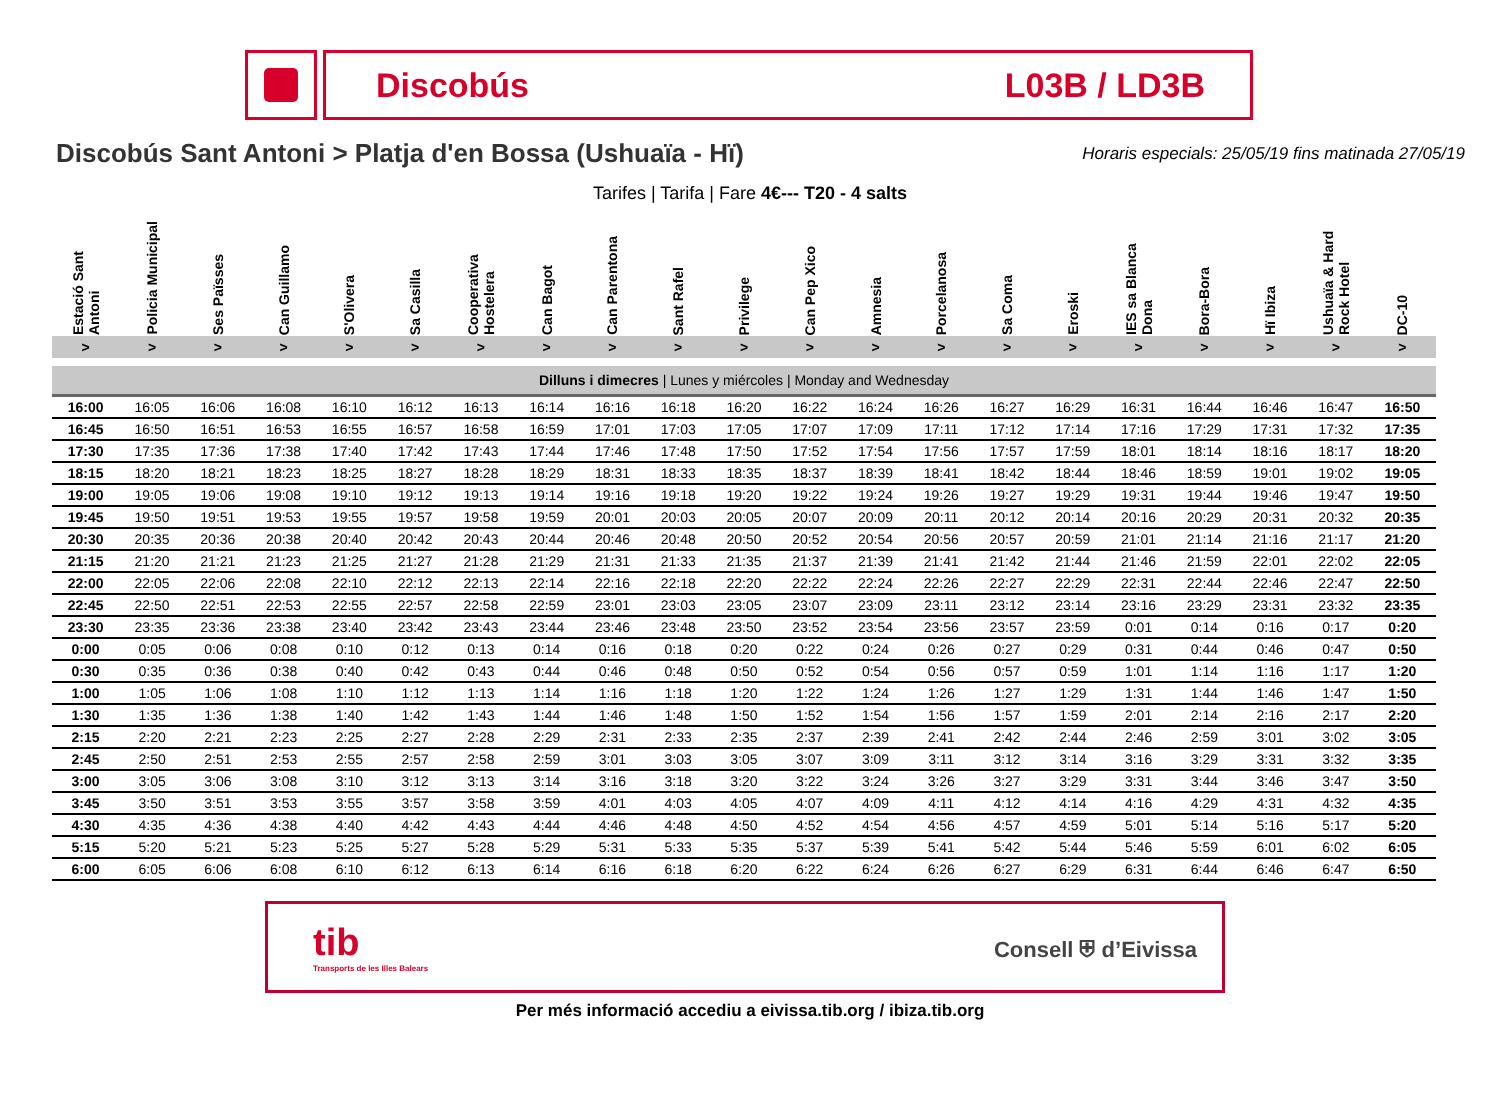Discobús L03B / LD3B
Discobús Sant Antoni > Platja d'en Bossa (Ushuaïa - Hï)
Horaris especials: 25/05/19 fins matinada 27/05/19
Tarifes | Tarifa | Fare 4€--- T20 - 4 salts
| Estació Sant Antoni | Policia Municipal | Ses Païsses | Can Guillamo | S'Olivera | Sa Casilla | Cooperativa Hostelera | Can Bagot | Can Parentona | Sant Rafel | Privilege | Can Pep Xico | Amnesia | Porcelanosa | Sa Coma | Eroski | IES sa Blanca Dona | Bora-Bora | Hï Ibiza | Ushuaïa & Hard Rock Hotel | DC-10 |
| --- | --- | --- | --- | --- | --- | --- | --- | --- | --- | --- | --- | --- | --- | --- | --- | --- | --- | --- | --- | --- |
| > | > | > | > | > | > | > | > | > | > | > | > | > | > | > | > | > | > | > | > | > |
| Dilluns i dimecres / Lunes y miércoles / Monday and Wednesday | | | | | | | | | | | | | | | | | | | | |
| 16:00 | 16:05 | 16:06 | 16:08 | 16:10 | 16:12 | 16:13 | 16:14 | 16:16 | 16:18 | 16:20 | 16:22 | 16:24 | 16:26 | 16:27 | 16:29 | 16:31 | 16:44 | 16:46 | 16:47 | 16:50 |
| 16:45 | 16:50 | 16:51 | 16:53 | 16:55 | 16:57 | 16:58 | 16:59 | 17:01 | 17:03 | 17:05 | 17:07 | 17:09 | 17:11 | 17:12 | 17:14 | 17:16 | 17:29 | 17:31 | 17:32 | 17:35 |
| 17:30 | 17:35 | 17:36 | 17:38 | 17:40 | 17:42 | 17:43 | 17:44 | 17:46 | 17:48 | 17:50 | 17:52 | 17:54 | 17:56 | 17:57 | 17:59 | 18:01 | 18:14 | 18:16 | 18:17 | 18:20 |
| 18:15 | 18:20 | 18:21 | 18:23 | 18:25 | 18:27 | 18:28 | 18:29 | 18:31 | 18:33 | 18:35 | 18:37 | 18:39 | 18:41 | 18:42 | 18:44 | 18:46 | 18:59 | 19:01 | 19:02 | 19:05 |
| 19:00 | 19:05 | 19:06 | 19:08 | 19:10 | 19:12 | 19:13 | 19:14 | 19:16 | 19:18 | 19:20 | 19:22 | 19:24 | 19:26 | 19:27 | 19:29 | 19:31 | 19:44 | 19:46 | 19:47 | 19:50 |
| 19:45 | 19:50 | 19:51 | 19:53 | 19:55 | 19:57 | 19:58 | 19:59 | 20:01 | 20:03 | 20:05 | 20:07 | 20:09 | 20:11 | 20:12 | 20:14 | 20:16 | 20:29 | 20:31 | 20:32 | 20:35 |
| 20:30 | 20:35 | 20:36 | 20:38 | 20:40 | 20:42 | 20:43 | 20:44 | 20:46 | 20:48 | 20:50 | 20:52 | 20:54 | 20:56 | 20:57 | 20:59 | 21:01 | 21:14 | 21:16 | 21:17 | 21:20 |
| 21:15 | 21:20 | 21:21 | 21:23 | 21:25 | 21:27 | 21:28 | 21:29 | 21:31 | 21:33 | 21:35 | 21:37 | 21:39 | 21:41 | 21:42 | 21:44 | 21:46 | 21:59 | 22:01 | 22:02 | 22:05 |
| 22:00 | 22:05 | 22:06 | 22:08 | 22:10 | 22:12 | 22:13 | 22:14 | 22:16 | 22:18 | 22:20 | 22:22 | 22:24 | 22:26 | 22:27 | 22:29 | 22:31 | 22:44 | 22:46 | 22:47 | 22:50 |
| 22:45 | 22:50 | 22:51 | 22:53 | 22:55 | 22:57 | 22:58 | 22:59 | 23:01 | 23:03 | 23:05 | 23:07 | 23:09 | 23:11 | 23:12 | 23:14 | 23:16 | 23:29 | 23:31 | 23:32 | 23:35 |
| 23:30 | 23:35 | 23:36 | 23:38 | 23:40 | 23:42 | 23:43 | 23:44 | 23:46 | 23:48 | 23:50 | 23:52 | 23:54 | 23:56 | 23:57 | 23:59 | 0:01 | 0:14 | 0:16 | 0:17 | 0:20 |
| 0:00 | 0:05 | 0:06 | 0:08 | 0:10 | 0:12 | 0:13 | 0:14 | 0:16 | 0:18 | 0:20 | 0:22 | 0:24 | 0:26 | 0:27 | 0:29 | 0:31 | 0:44 | 0:46 | 0:47 | 0:50 |
| 0:30 | 0:35 | 0:36 | 0:38 | 0:40 | 0:42 | 0:43 | 0:44 | 0:46 | 0:48 | 0:50 | 0:52 | 0:54 | 0:56 | 0:57 | 0:59 | 1:01 | 1:14 | 1:16 | 1:17 | 1:20 |
| 1:00 | 1:05 | 1:06 | 1:08 | 1:10 | 1:12 | 1:13 | 1:14 | 1:16 | 1:18 | 1:20 | 1:22 | 1:24 | 1:26 | 1:27 | 1:29 | 1:31 | 1:44 | 1:46 | 1:47 | 1:50 |
| 1:30 | 1:35 | 1:36 | 1:38 | 1:40 | 1:42 | 1:43 | 1:44 | 1:46 | 1:48 | 1:50 | 1:52 | 1:54 | 1:56 | 1:57 | 1:59 | 2:01 | 2:14 | 2:16 | 2:17 | 2:20 |
| 2:15 | 2:20 | 2:21 | 2:23 | 2:25 | 2:27 | 2:28 | 2:29 | 2:31 | 2:33 | 2:35 | 2:37 | 2:39 | 2:41 | 2:42 | 2:44 | 2:46 | 2:59 | 3:01 | 3:02 | 3:05 |
| 2:45 | 2:50 | 2:51 | 2:53 | 2:55 | 2:57 | 2:58 | 2:59 | 3:01 | 3:03 | 3:05 | 3:07 | 3:09 | 3:11 | 3:12 | 3:14 | 3:16 | 3:29 | 3:31 | 3:32 | 3:35 |
| 3:00 | 3:05 | 3:06 | 3:08 | 3:10 | 3:12 | 3:13 | 3:14 | 3:16 | 3:18 | 3:20 | 3:22 | 3:24 | 3:26 | 3:27 | 3:29 | 3:31 | 3:44 | 3:46 | 3:47 | 3:50 |
| 3:45 | 3:50 | 3:51 | 3:53 | 3:55 | 3:57 | 3:58 | 3:59 | 4:01 | 4:03 | 4:05 | 4:07 | 4:09 | 4:11 | 4:12 | 4:14 | 4:16 | 4:29 | 4:31 | 4:32 | 4:35 |
| 4:30 | 4:35 | 4:36 | 4:38 | 4:40 | 4:42 | 4:43 | 4:44 | 4:46 | 4:48 | 4:50 | 4:52 | 4:54 | 4:56 | 4:57 | 4:59 | 5:01 | 5:14 | 5:16 | 5:17 | 5:20 |
| 5:15 | 5:20 | 5:21 | 5:23 | 5:25 | 5:27 | 5:28 | 5:29 | 5:31 | 5:33 | 5:35 | 5:37 | 5:39 | 5:41 | 5:42 | 5:44 | 5:46 | 5:59 | 6:01 | 6:02 | 6:05 |
| 6:00 | 6:05 | 6:06 | 6:08 | 6:10 | 6:12 | 6:13 | 6:14 | 6:16 | 6:18 | 6:20 | 6:22 | 6:24 | 6:26 | 6:27 | 6:29 | 6:31 | 6:44 | 6:46 | 6:47 | 6:50 |
tib
Transports de les Illes Balears
Consell ⛨ d’Eivissa
Per més informació accediu a eivissa.tib.org / ibiza.tib.org